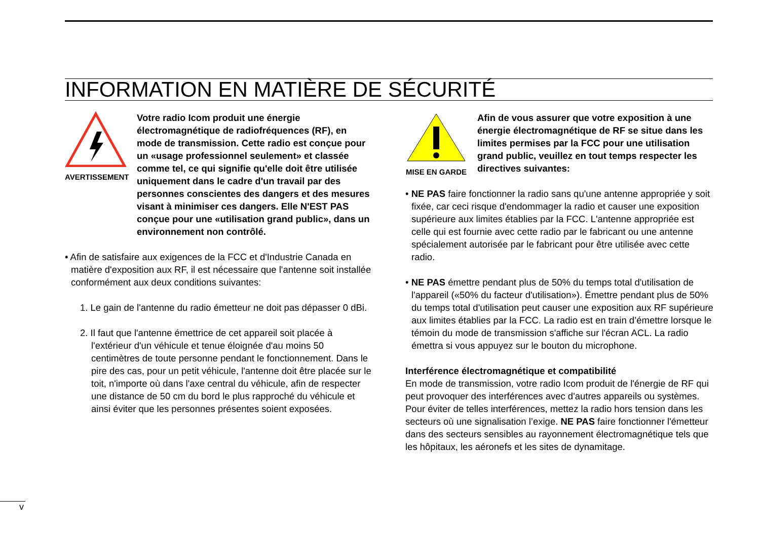INFORMATION EN MATIÈRE DE SÉCURITÉ
AVERTISSEMENT
Votre radio Icom produit une énergie électromagnétique de radiofréquences (RF), en mode de transmission. Cette radio est conçue pour un «usage professionnel seulement» et classée comme tel, ce qui signifie qu'elle doit être utilisée uniquement dans le cadre d'un travail par des personnes conscientes des dangers et des mesures visant à minimiser ces dangers. Elle N'EST PAS conçue pour une «utilisation grand public», dans un environnement non contrôlé.
• Afin de satisfaire aux exigences de la FCC et d'Industrie Canada en matière d'exposition aux RF, il est nécessaire que l'antenne soit installée conformément aux deux conditions suivantes:
1. Le gain de l'antenne du radio émetteur ne doit pas dépasser 0 dBi.
2. Il faut que l'antenne émettrice de cet appareil soit placée à l'extérieur d'un véhicule et tenue éloignée d'au moins 50 centimètres de toute personne pendant le fonctionnement. Dans le pire des cas, pour un petit véhicule, l'antenne doit être placée sur le toit, n'importe où dans l'axe central du véhicule, afin de respecter une distance de 50 cm du bord le plus rapproché du véhicule et ainsi éviter que les personnes présentes soient exposées.
MISE EN GARDE
Afin de vous assurer que votre exposition à une énergie électromagnétique de RF se situe dans les limites permises par la FCC pour une utilisation grand public, veuillez en tout temps respecter les directives suivantes:
• NE PAS faire fonctionner la radio sans qu'une antenne appropriée y soit fixée, car ceci risque d'endommager la radio et causer une exposition supérieure aux limites établies par la FCC. L'antenne appropriée est celle qui est fournie avec cette radio par le fabricant ou une antenne spécialement autorisée par le fabricant pour être utilisée avec cette radio.
• NE PAS émettre pendant plus de 50% du temps total d'utilisation de l'appareil («50% du facteur d'utilisation»). Émettre pendant plus de 50% du temps total d'utilisation peut causer une exposition aux RF supérieure aux limites établies par la FCC. La radio est en train d’émettre lorsque le témoin du mode de transmission s'affiche sur l'écran ACL. La radio émettra si vous appuyez sur le bouton du microphone.
Interférence électromagnétique et compatibilité
En mode de transmission, votre radio Icom produit de l'énergie de RF qui peut provoquer des interférences avec d'autres appareils ou systèmes. Pour éviter de telles interférences, mettez la radio hors tension dans les secteurs où une signalisation l’exige. NE PAS faire fonctionner l'émetteur dans des secteurs sensibles au rayonnement électromagnétique tels que les hôpitaux, les aéronefs et les sites de dynamitage.
v